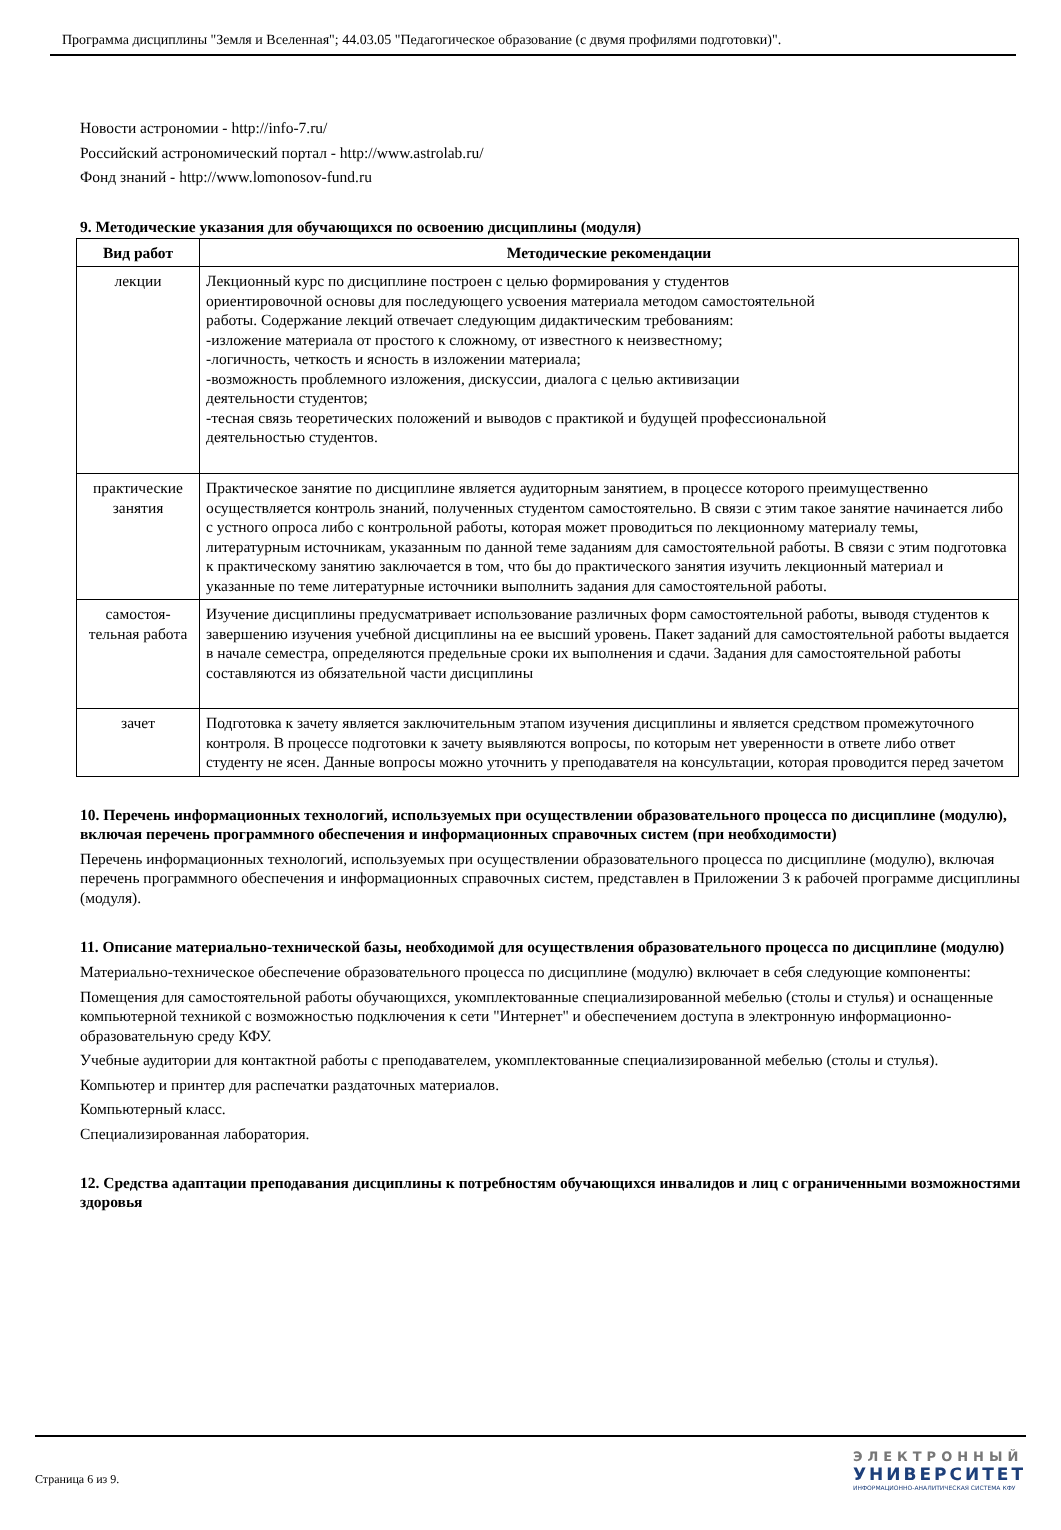Программа дисциплины "Земля и Вселенная"; 44.03.05 "Педагогическое образование (с двумя профилями подготовки)".
Новости астрономии - http://info-7.ru/
Российский астрономический портал - http://www.astrolab.ru/
Фонд знаний - http://www.lomonosov-fund.ru
9. Методические указания для обучающихся по освоению дисциплины (модуля)
| Вид работ | Методические рекомендации |
| --- | --- |
| лекции | Лекционный курс по дисциплине построен с целью формирования у студентов ориентировочной основы для последующего усвоения материала методом самостоятельной работы. Содержание лекций отвечает следующим дидактическим требованиям: -изложение материала от простого к сложному, от известного к неизвестному; -логичность, четкость и ясность в изложении материала; -возможность проблемного изложения, дискуссии, диалога с целью активизации деятельности студентов; -тесная связь теоретических положений и выводов с практикой и будущей профессиональной деятельностью студентов. |
| практические занятия | Практическое занятие по дисциплине является аудиторным занятием, в процессе которого преимущественно осуществляется контроль знаний, полученных студентом самостоятельно. В связи с этим такое занятие начинается либо с устного опроса либо с контрольной работы, которая может проводиться по лекционному материалу темы, литературным источникам, указанным по данной теме заданиям для самостоятельной работы. В связи с этим подготовка к практическому занятию заключается в том, что бы до практического занятия изучить лекционный материал и указанные по теме литературные источники выполнить задания для самостоятельной работы. |
| самостоя-тельная работа | Изучение дисциплины предусматривает использование различных форм самостоятельной работы, выводя студентов к завершению изучения учебной дисциплины на ее высший уровень. Пакет заданий для самостоятельной работы выдается в начале семестра, определяются предельные сроки их выполнения и сдачи. Задания для самостоятельной работы составляются из обязательной части дисциплины |
| зачет | Подготовка к зачету является заключительным этапом изучения дисциплины и является средством промежуточного контроля. В процессе подготовки к зачету выявляются вопросы, по которым нет уверенности в ответе либо ответ студенту не ясен. Данные вопросы можно уточнить у преподавателя на консультации, которая проводится перед зачетом |
10. Перечень информационных технологий, используемых при осуществлении образовательного процесса по дисциплине (модулю), включая перечень программного обеспечения и информационных справочных систем (при необходимости)
Перечень информационных технологий, используемых при осуществлении образовательного процесса по дисциплине (модулю), включая перечень программного обеспечения и информационных справочных систем, представлен в Приложении 3 к рабочей программе дисциплины (модуля).
11. Описание материально-технической базы, необходимой для осуществления образовательного процесса по дисциплине (модулю)
Материально-техническое обеспечение образовательного процесса по дисциплине (модулю) включает в себя следующие компоненты:
Помещения для самостоятельной работы обучающихся, укомплектованные специализированной мебелью (столы и стулья) и оснащенные компьютерной техникой с возможностью подключения к сети "Интернет" и обеспечением доступа в электронную информационно-образовательную среду КФУ.
Учебные аудитории для контактной работы с преподавателем, укомплектованные специализированной мебелью (столы и стулья).
Компьютер и принтер для распечатки раздаточных материалов.
Компьютерный класс.
Специализированная лаборатория.
12. Средства адаптации преподавания дисциплины к потребностям обучающихся инвалидов и лиц с ограниченными возможностями здоровья
Страница 6 из 9.
ЭЛЕКТРОННЫЙ
УНИВЕРСИТЕТ
ИНФОРМАЦИОННО-АНАЛИТИЧЕСКАЯ СИСТЕМА КФУ